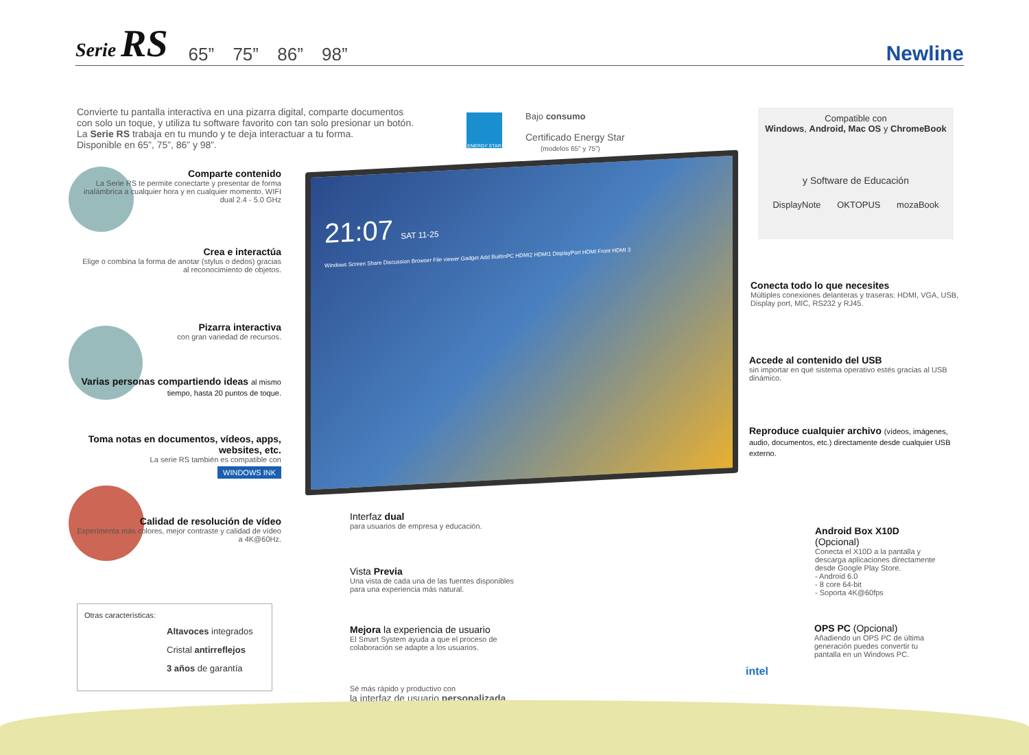Serie RS 65” 75” 86” 98” Newline
Convierte tu pantalla interactiva en una pizarra digital, comparte documentos con solo un toque, y utiliza tu software favorito con tan solo presionar un botón.
La Serie RS trabaja en tu mundo y te deja interactuar a tu forma.
Disponible en 65”, 75”, 86” y 98”.
ENERGY STAR
Bajo consumo
Certificado Energy Star
(modelos 65” y 75”)
Compatible con
Windows, Android, Mac OS y ChromeBook
y Software de Educación
DisplayNote OKTOPUS mozaBook
Comparte contenido
La Serie RS te permite conectarte y presentar de forma inalámbrica a cualquier hora y en cualquier momento. WIFI dual 2.4 - 5.0 GHz
Crea e interactúa
Elige o combina la forma de anotar (stylus o dedos) gracias al reconocimiento de objetos.
Pizarra interactiva
con gran variedad de recursos.
Varias personas compartiendo ideas al mismo tiempo, hasta 20 puntos de toque.
Toma notas en documentos, vídeos, apps, websites, etc.
La serie RS también es compatible con
WINDOWS INK
Calidad de resolución de vídeo
Experimenta más colores, mejor contraste y calidad de vídeo a 4K@60Hz.
21:07 SAT 11-25
Windows Screen Share Discussion Browser File viewer Gadget Add BuiltinPC HDMI2 HDMI1 DisplayPort HDMI Front HDMI 3
Otras características:
Altavoces integrados
Cristal antirreflejos
3 años de garantía
Interfaz dual
para usuarios de empresa y educación.
Vista Previa
Una vista de cada una de las fuentes disponibles para una experiencia más natural.
Mejora la experiencia de usuario
El Smart System ayuda a que el proceso de colaboración se adapte a los usuarios.
Sé más rápido y productivo con
la interfaz de usuario personalizada.
Conecta todo lo que necesites
Múltiples conexiones delanteras y traseras: HDMI, VGA, USB, Display port, MIC, RS232 y RJ45.
Accede al contenido del USB
sin importar en qué sistema operativo estés gracias al USB dinámico.
Reproduce cualquier archivo (vídeos, imágenes, audio, documentos, etc.) directamente desde cualquier USB externo.
Android Box X10D (Opcional)
Conecta el X10D a la pantalla y descarga aplicaciones directamente desde Google Play Store.
- Android 6.0
- 8 core 64-bit
- Soporta 4K@60fps
OPS PC (Opcional)
Añadiendo un OPS PC de última generación puedes convertir tu pantalla en un Windows PC.
intel